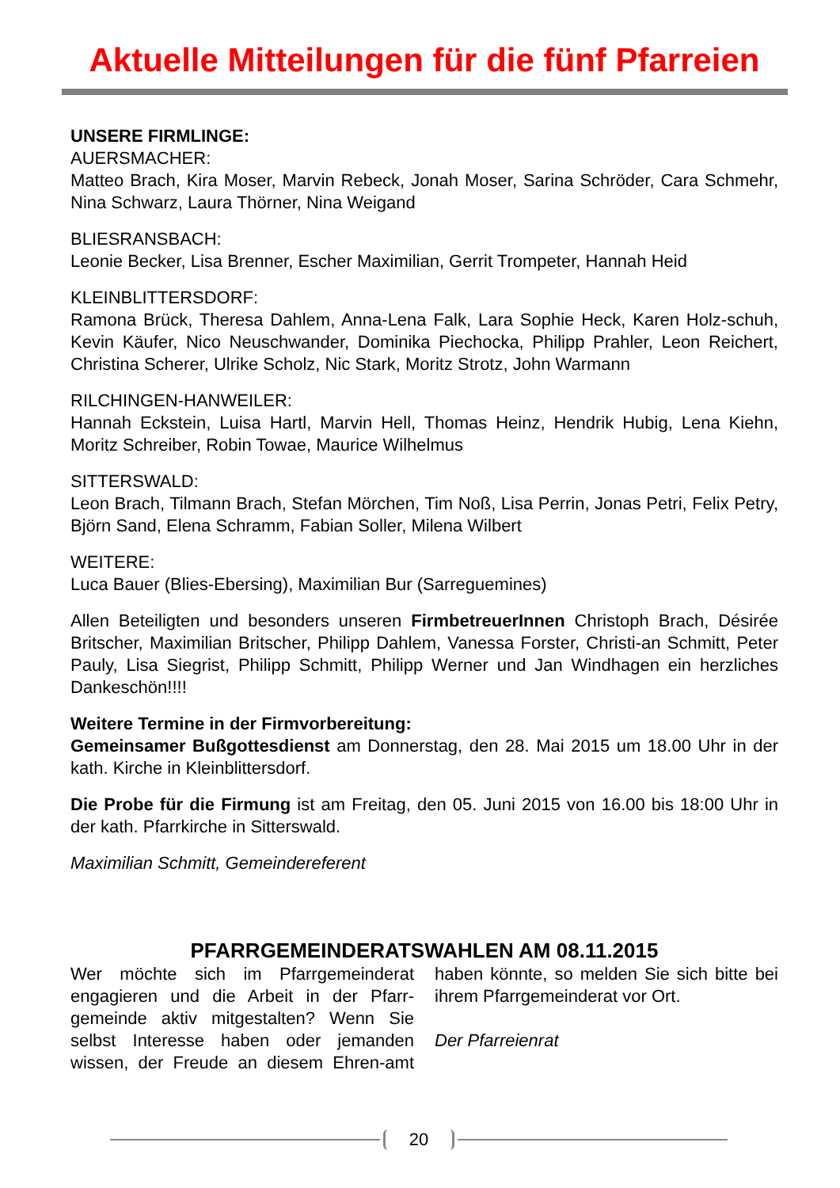Aktuelle Mitteilungen für die fünf Pfarreien
UNSERE FIRMLINGE:
AUERSMACHER:
Matteo Brach, Kira Moser, Marvin Rebeck, Jonah Moser, Sarina Schröder, Cara Schmehr, Nina Schwarz, Laura Thörner, Nina Weigand
BLIESRANSBACH:
Leonie Becker, Lisa Brenner, Escher Maximilian, Gerrit Trompeter, Hannah Heid
KLEINBLITTERSDORF:
Ramona Brück, Theresa Dahlem, Anna-Lena Falk, Lara Sophie Heck, Karen Holz-schuh, Kevin Käufer, Nico Neuschwander, Dominika Piechocka, Philipp Prahler, Leon Reichert, Christina Scherer, Ulrike Scholz, Nic Stark, Moritz Strotz, John Warmann
RILCHINGEN-HANWEILER:
Hannah Eckstein, Luisa Hartl, Marvin Hell, Thomas Heinz, Hendrik Hubig, Lena Kiehn, Moritz Schreiber, Robin Towae, Maurice Wilhelmus
SITTERSWALD:
Leon Brach, Tilmann Brach, Stefan Mörchen, Tim Noß, Lisa Perrin, Jonas Petri, Felix Petry, Björn Sand, Elena Schramm, Fabian Soller, Milena Wilbert
WEITERE:
Luca Bauer (Blies-Ebersing), Maximilian Bur (Sarreguemines)
Allen Beteiligten und besonders unseren FirmbetreuerInnen Christoph Brach, Désirée Britscher, Maximilian Britscher, Philipp Dahlem, Vanessa Forster, Christi-an Schmitt, Peter Pauly, Lisa Siegrist, Philipp Schmitt, Philipp Werner und Jan Windhagen ein herzliches Dankeschön!!!!
Weitere Termine in der Firmvorbereitung:
Gemeinsamer Bußgottesdienst am Donnerstag, den 28. Mai 2015 um 18.00 Uhr in der kath. Kirche in Kleinblittersdorf.
Die Probe für die Firmung ist am Freitag, den 05. Juni 2015 von 16.00 bis 18:00 Uhr in der kath. Pfarrkirche in Sitterswald.
Maximilian Schmitt, Gemeindereferent
PFARRGEMEINDERATSWAHLEN AM 08.11.2015
Wer möchte sich im Pfarrgemeinderat engagieren und die Arbeit in der Pfarr-gemeinde aktiv mitgestalten? Wenn Sie selbst Interesse haben oder jemanden wissen, der Freude an diesem Ehren-amt haben könnte, so melden Sie sich bitte bei ihrem Pfarrgemeinderat vor Ort.
Der Pfarreienrat
20